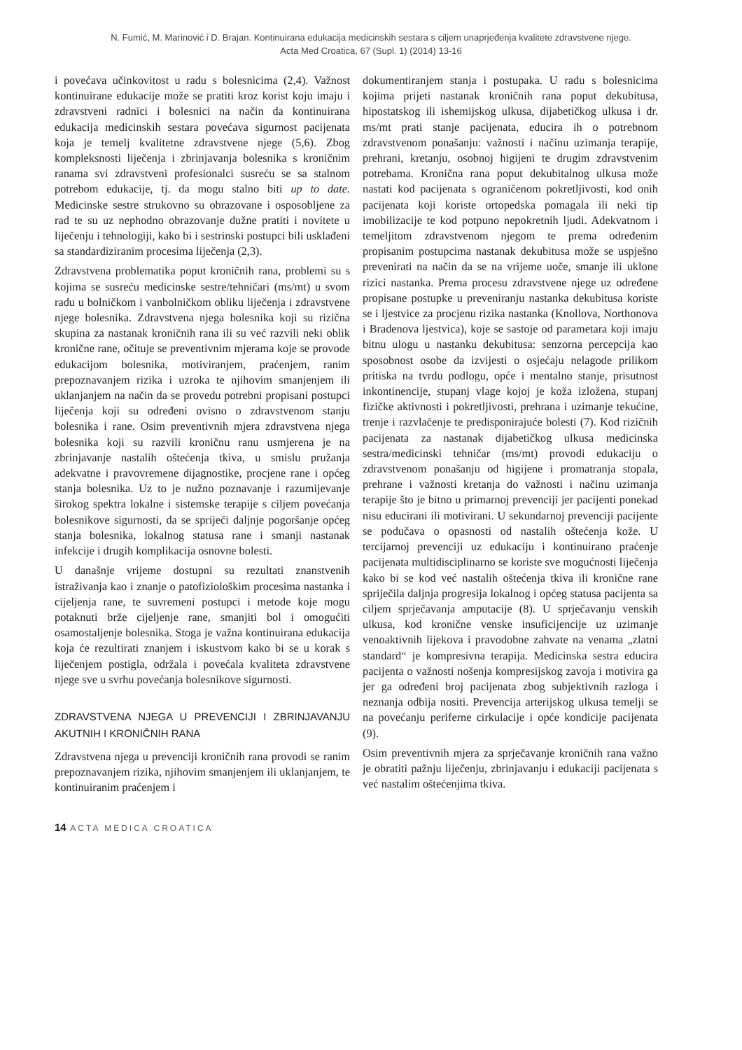N. Fumić, M. Marinović i D. Brajan. Kontinuirana edukacija medicinskih sestara s ciljem unaprjeđenja kvalitete zdravstvene njege.
Acta Med Croatica, 67 (Supl. 1) (2014) 13-16
i povećava učinkovitost u radu s bolesnicima (2,4). Važnost kontinuirane edukacije može se pratiti kroz korist koju imaju i zdravstveni radnici i bolesnici na način da kontinuirana edukacija medicinskih sestara povećava sigurnost pacijenata koja je temelj kvalitetne zdravstvene njege (5,6). Zbog kompleksnosti liječenja i zbrinjavanja bolesnika s kroničnim ranama svi zdravstveni profesionalci susreću se sa stalnom potrebom edukacije, tj. da mogu stalno biti up to date. Medicinske sestre strukovno su obrazovane i osposobljene za rad te su uz nephodno obrazovanje dužne pratiti i novitete u liječenju i tehnologiji, kako bi i sestrinski postupci bili usklađeni sa standardiziranim procesima liječenja (2,3).
Zdravstvena problematika poput kroničnih rana, problemi su s kojima se susreću medicinske sestre/tehničari (ms/mt) u svom radu u bolničkom i vanbolničkom obliku liječenja i zdravstvene njege bolesnika. Zdravstvena njega bolesnika koji su rizična skupina za nastanak kroničnih rana ili su već razvili neki oblik kronične rane, očituje se preventivnim mjerama koje se provode edukacijom bolesnika, motiviranjem, praćenjem, ranim prepoznavanjem rizika i uzroka te njihovim smanjenjem ili uklanjanjem na način da se provedu potrebni propisani postupci liječenja koji su određeni ovisno o zdravstvenom stanju bolesnika i rane. Osim preventivnih mjera zdravstvena njega bolesnika koji su razvili kroničnu ranu usmjerena je na zbrinjavanje nastalih oštećenja tkiva, u smislu pružanja adekvatne i pravovremene dijagnostike, procjene rane i općeg stanja bolesnika. Uz to je nužno poznavanje i razumijevanje širokog spektra lokalne i sistemske terapije s ciljem povećanja bolesnikove sigurnosti, da se spriječi daljnje pogoršanje općeg stanja bolesnika, lokalnog statusa rane i smanji nastanak infekcije i drugih komplikacija osnovne bolesti.
U današnje vrijeme dostupni su rezultati znanstvenih istraživanja kao i znanje o patofiziološkim procesima nastanka i cijeljenja rane, te suvremeni postupci i metode koje mogu potaknuti brže cijeljenje rane, smanjiti bol i omogućiti osamostaljenje bolesnika. Stoga je važna kontinuirana edukacija koja će rezultirati znanjem i iskustvom kako bi se u korak s liječenjem postigla, održala i povećala kvaliteta zdravstvene njege sve u svrhu povećanja bolesnikove sigurnosti.
ZDRAVSTVENA NJEGA U PREVENCIJI I ZBRINJAVANJU AKUTNIH I KRONIČNIH RANA
Zdravstvena njega u prevenciji kroničnih rana provodi se ranim prepoznavanjem rizika, njihovim smanjenjem ili uklanjanjem, te kontinuiranim praćenjem i
dokumentiranjem stanja i postupaka. U radu s bolesnicima kojima prijeti nastanak kroničnih rana poput dekubitusa, hipostatskog ili ishemijskog ulkusa, dijabetičkog ulkusa i dr. ms/mt prati stanje pacijenata, educira ih o potrebnom zdravstvenom ponašanju: važnosti i načinu uzimanja terapije, prehrani, kretanju, osobnoj higijeni te drugim zdravstvenim potrebama. Kronična rana poput dekubitalnog ulkusa može nastati kod pacijenata s ograničenom pokretljivosti, kod onih pacijenata koji koriste ortopedska pomagala ili neki tip imobilizacije te kod potpuno nepokretnih ljudi. Adekvatnom i temeljitom zdravstvenom njegom te prema određenim propisanim postupcima nastanak dekubitusa može se uspješno prevenirati na način da se na vrijeme uoče, smanje ili uklone rizici nastanka. Prema procesu zdravstvene njege uz određene propisane postupke u preveniranju nastanka dekubitusa koriste se i ljestvice za procjenu rizika nastanka (Knollova, Northonova i Bradenova ljestvica), koje se sastoje od parametara koji imaju bitnu ulogu u nastanku dekubitusa: senzorna percepcija kao sposobnost osobe da izvijesti o osjećaju nelagode prilikom pritiska na tvrdu podlogu, opće i mentalno stanje, prisutnost inkontinencije, stupanj vlage kojoj je koža izložena, stupanj fizičke aktivnosti i pokretljivosti, prehrana i uzimanje tekućine, trenje i razvlačenje te predisponirajuće bolesti (7). Kod rizičnih pacijenata za nastanak dijabetičkog ulkusa medicinska sestra/medicinski tehničar (ms/mt) provodi edukaciju o zdravstvenom ponašanju od higijene i promatranja stopala, prehrane i važnosti kretanja do važnosti i načinu uzimanja terapije što je bitno u primarnoj prevenciji jer pacijenti ponekad nisu educirani ili motivirani. U sekundarnoj prevenciji pacijente se podučava o opasnosti od nastalih oštećenja kože. U tercijarnoj prevenciji uz edukaciju i kontinuirano praćenje pacijenata multidisciplinarno se koriste sve mogućnosti liječenja kako bi se kod već nastalih oštećenja tkiva ili kronične rane spriječila daljnja progresija lokalnog i općeg statusa pacijenta sa ciljem sprječavanja amputacije (8). U sprječavanju venskih ulkusa, kod kronične venske insuficijencije uz uzimanje venoaktivnih lijekova i pravodobne zahvate na venama „zlatni standard“ je kompresivna terapija. Medicinska sestra educira pacijenta o važnosti nošenja kompresijskog zavoja i motivira ga jer ga određeni broj pacijenata zbog subjektivnih razloga i neznanja odbija nositi. Prevencija arterijskog ulkusa temelji se na povećanju periferne cirkulacije i opće kondicije pacijenata (9).
Osim preventivnih mjera za sprječavanje kroničnih rana važno je obratiti pažnju liječenju, zbrinjavanju i edukaciji pacijenata s već nastalim oštećenjima tkiva.
14 ACTA MEDICA CROATICA